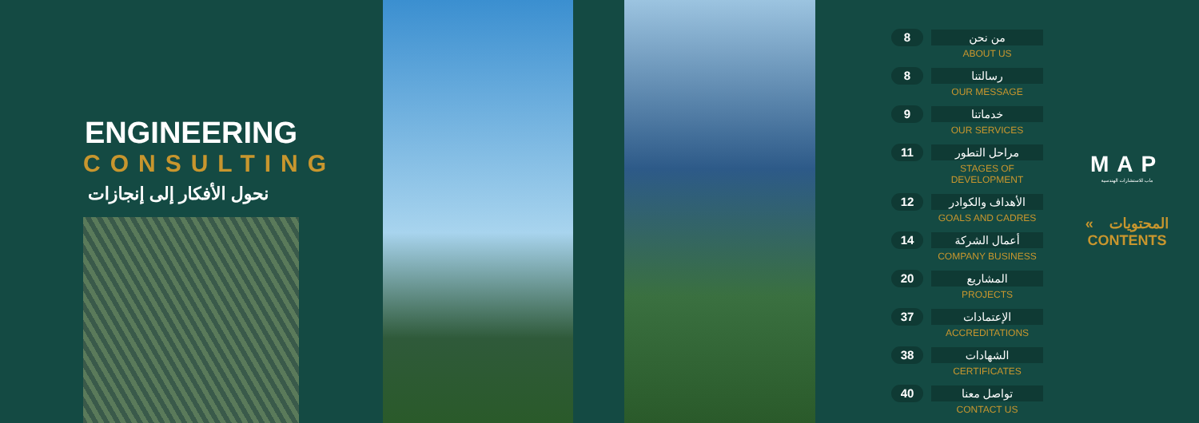ENGINEERING
CONSULTING
نحول الأفكار إلى إنجازات
8
من نحن
ABOUT US
8
رسالتنا
OUR MESSAGE
9
خدماتنا
OUR SERVICES
11
مراحل التطور
STAGES OF DEVELOPMENT
12
الأهداف والكوادر
GOALS AND CADRES
14
أعمال الشركة
COMPANY BUSINESS
20
المشاريع
PROJECTS
37
الإعتمادات
ACCREDITATIONS
38
الشهادات
CERTIFICATES
40
تواصل معنا
CONTACT US
MAP
ماب للاستشارات الهندسية
« المحتويات
CONTENTS